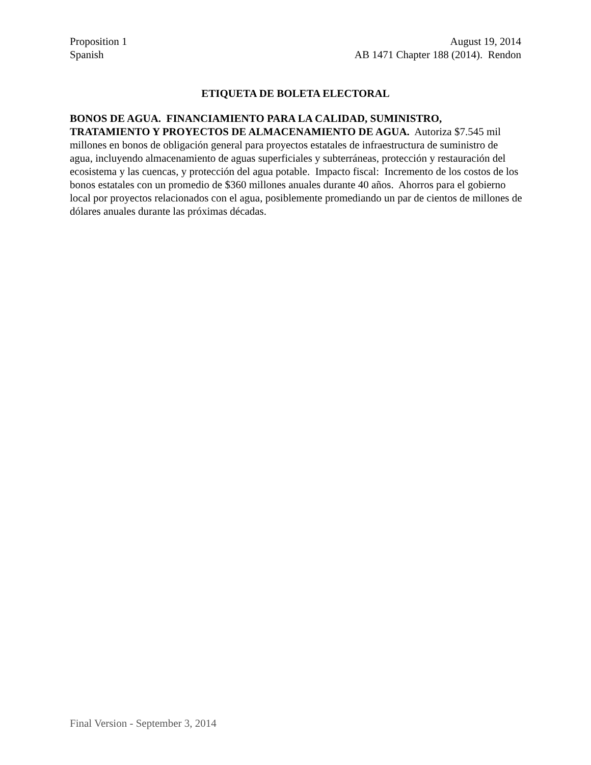Proposition 1 August 19, 2014
Spanish AB 1471 Chapter 188 (2014). Rendon
ETIQUETA DE BOLETA ELECTORAL
BONOS DE AGUA. FINANCIAMIENTO PARA LA CALIDAD, SUMINISTRO, TRATAMIENTO Y PROYECTOS DE ALMACENAMIENTO DE AGUA. Autoriza $7.545 mil millones en bonos de obligación general para proyectos estatales de infraestructura de suministro de agua, incluyendo almacenamiento de aguas superficiales y subterráneas, protección y restauración del ecosistema y las cuencas, y protección del agua potable. Impacto fiscal: Incremento de los costos de los bonos estatales con un promedio de $360 millones anuales durante 40 años. Ahorros para el gobierno local por proyectos relacionados con el agua, posiblemente promediando un par de cientos de millones de dólares anuales durante las próximas décadas.
Final Version - September 3, 2014